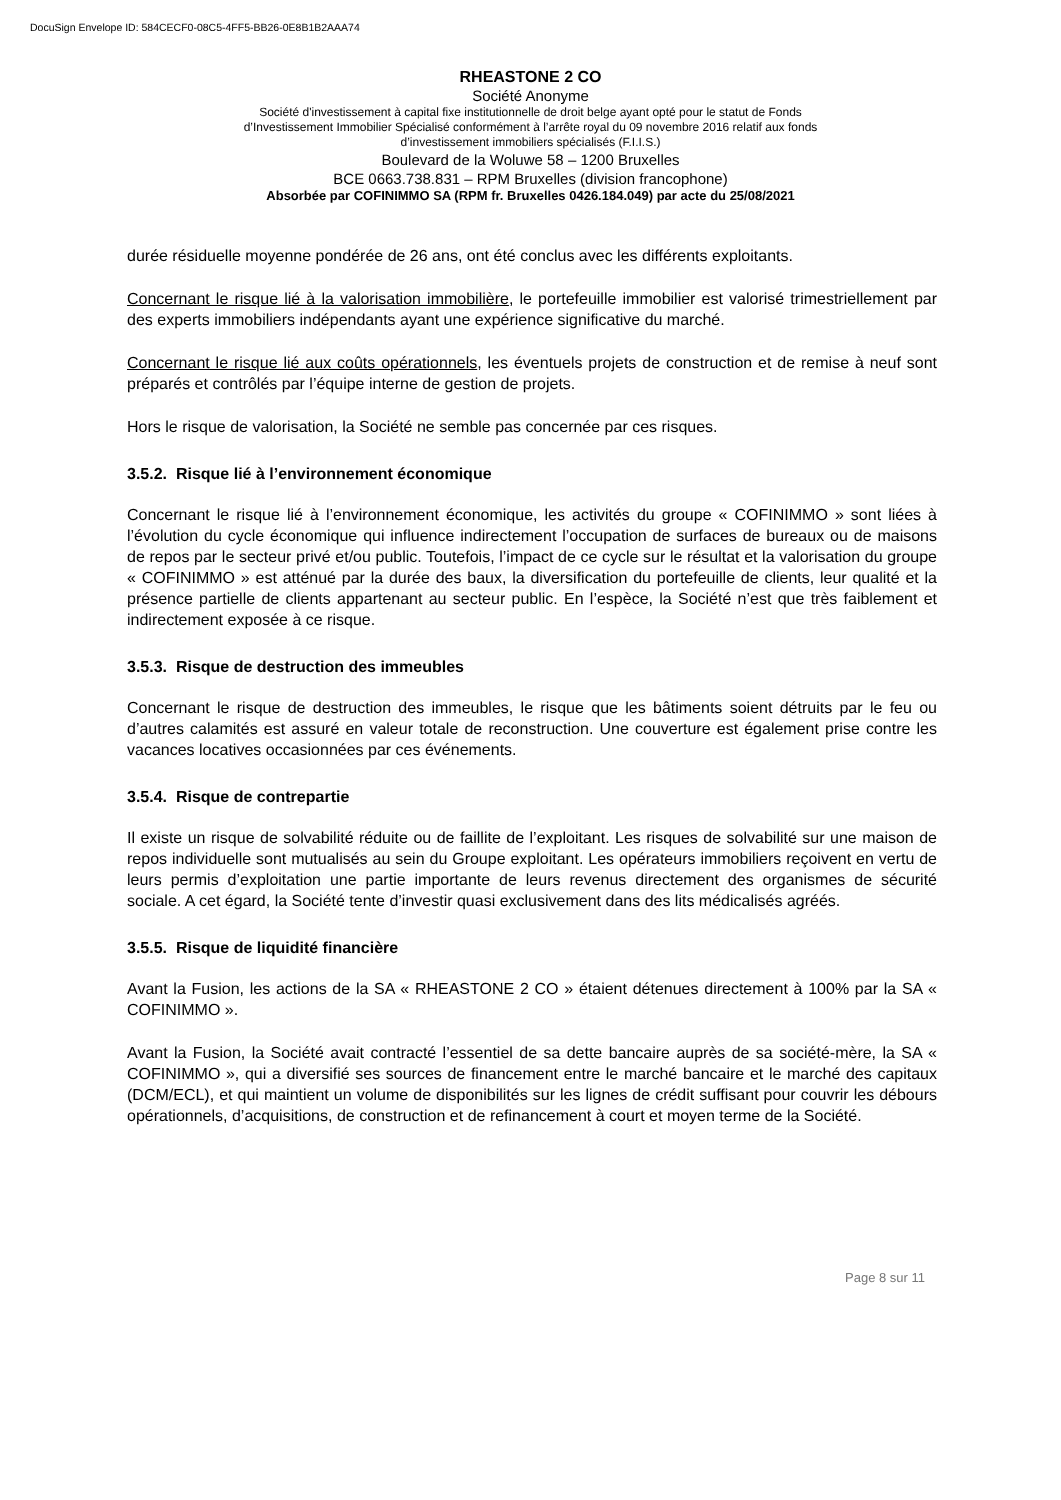DocuSign Envelope ID: 584CECF0-08C5-4FF5-BB26-0E8B1B2AAA74
RHEASTONE 2 CO
Société Anonyme
Société d'investissement à capital fixe institutionnelle de droit belge ayant opté pour le statut de Fonds
d’Investissement Immobilier Spécialisé conformément à l’arrête royal du 09 novembre 2016 relatif aux fonds
d’investissement immobiliers spécialisés (F.I.I.S.)
Boulevard de la Woluwe 58 – 1200 Bruxelles
BCE 0663.738.831 – RPM Bruxelles (division francophone)
Absorbée par COFINIMMO SA (RPM fr. Bruxelles 0426.184.049) par acte du 25/08/2021
durée résiduelle moyenne pondérée de 26 ans, ont été conclus avec les différents exploitants.
Concernant le risque lié à la valorisation immobilière, le portefeuille immobilier est valorisé trimestriellement par des experts immobiliers indépendants ayant une expérience significative du marché.
Concernant le risque lié aux coûts opérationnels, les éventuels projets de construction et de remise à neuf sont préparés et contrôlés par l’équipe interne de gestion de projets.
Hors le risque de valorisation, la Société ne semble pas concernée par ces risques.
3.5.2. Risque lié à l’environnement économique
Concernant le risque lié à l’environnement économique, les activités du groupe « COFINIMMO » sont liées à l’évolution du cycle économique qui influence indirectement l’occupation de surfaces de bureaux ou de maisons de repos par le secteur privé et/ou public. Toutefois, l’impact de ce cycle sur le résultat et la valorisation du groupe « COFINIMMO » est atténué par la durée des baux, la diversification du portefeuille de clients, leur qualité et la présence partielle de clients appartenant au secteur public. En l’espèce, la Société n’est que très faiblement et indirectement exposée à ce risque.
3.5.3. Risque de destruction des immeubles
Concernant le risque de destruction des immeubles, le risque que les bâtiments soient détruits par le feu ou d’autres calamités est assuré en valeur totale de reconstruction. Une couverture est également prise contre les vacances locatives occasionnées par ces événements.
3.5.4. Risque de contrepartie
Il existe un risque de solvabilité réduite ou de faillite de l’exploitant. Les risques de solvabilité sur une maison de repos individuelle sont mutualisés au sein du Groupe exploitant. Les opérateurs immobiliers reçoivent en vertu de leurs permis d’exploitation une partie importante de leurs revenus directement des organismes de sécurité sociale. A cet égard, la Société tente d’investir quasi exclusivement dans des lits médicalisés agréés.
3.5.5. Risque de liquidité financière
Avant la Fusion, les actions de la SA « RHEASTONE 2 CO » étaient détenues directement à 100% par la SA « COFINIMMO ».
Avant la Fusion, la Société avait contracté l’essentiel de sa dette bancaire auprès de sa société-mère, la SA « COFINIMMO », qui a diversifié ses sources de financement entre le marché bancaire et le marché des capitaux (DCM/ECL), et qui maintient un volume de disponibilités sur les lignes de crédit suffisant pour couvrir les débours opérationnels, d’acquisitions, de construction et de refinancement à court et moyen terme de la Société.
Page 8 sur 11